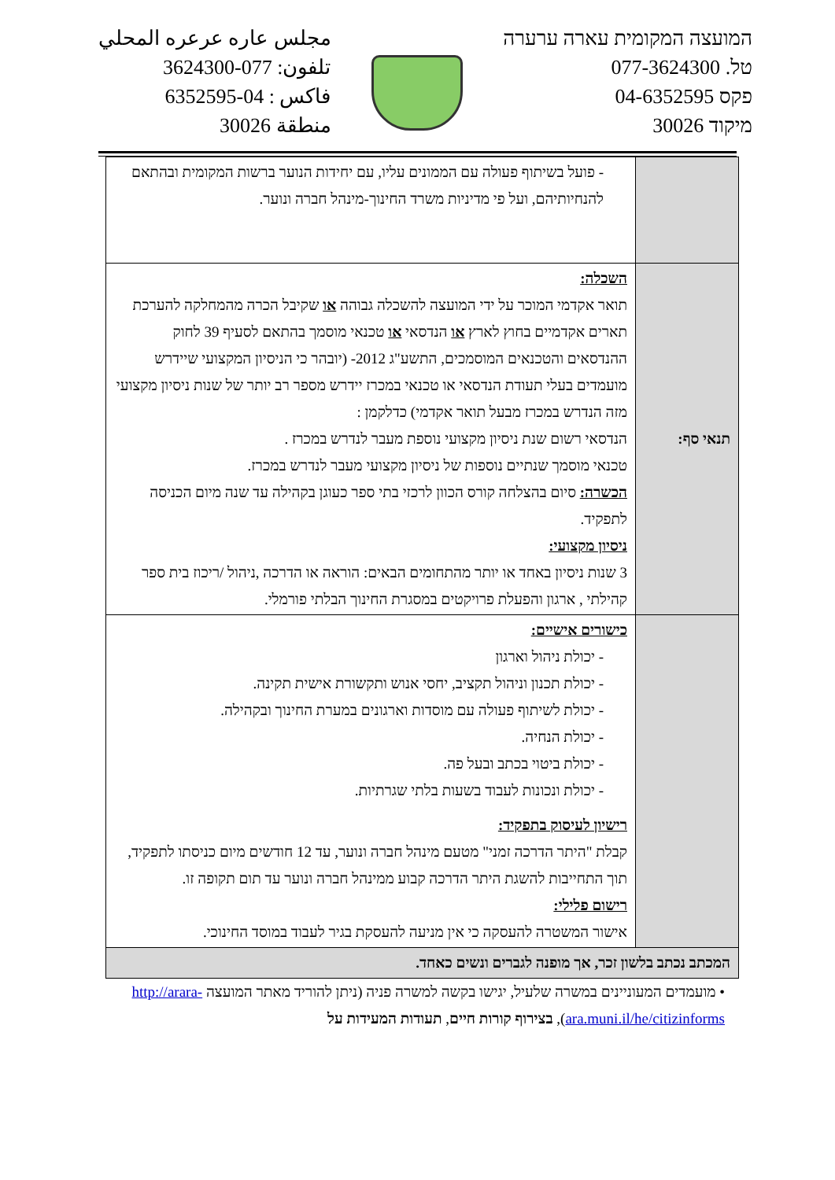مجلس عاره عرعره المحلي
تلفون: 077-3624300
فاكس : 04-6352595
منطقة 30026
המועצה המקומית עארה ערערה
טל. 077-3624300
פקס 04-6352595
מיקוד 30026
| | - פועל בשיתוף פעולה עם הממונים עליו, עם יחידות הנוער ברשות המקומית ובהתאם להנחיותיהם, ועל פי מדיניות משרד החינוך-מינהל חברה ונוער. |
| תנאי סף: | השכלה: תואר אקדמי המוכר על ידי המועצה להשכלה גבוהה או שקיבל הכרה מהמחלקה להערכת תארים אקדמיים בחוץ לארץ או הנדסאי או טכנאי מוסמך בהתאם לסעיף 39 לחוק ההנדסאים והטכנאים המוסמכים, התשע"ג 2012- (יובהר כי הניסיון המקצועי שיידרש מועמדים בעלי תעודת הנדסאי או טכנאי במכרז יידרש מספר רב יותר של שנות ניסיון מקצועי מזה הנדרש במכרז מבעל תואר אקדמי) כדלקמן : הנדסאי רשום שנת ניסיון מקצועי נוספת מעבר לנדרש במכרז . טכנאי מוסמך שנתיים נוספות של ניסיון מקצועי מעבר לנדרש במכרז. הכשרה: סיום בהצלחה קורס הכוון לרכזי בתי ספר כעוגן בקהילה עד שנה מיום הכניסה לתפקיד. ניסיון מקצועי: 3 שנות ניסיון באחד או יותר מהתחומים הבאים: הוראה או הדרכה ,ניהול /ריכוז בית ספר קהילתי , ארגון והפעלת פרויקטים במסגרת החינוך הבלתי פורמלי. |
| | כישורים אישיים: - יכולת ניהול וארגון - יכולת תכנון וניהול תקציב, יחסי אנוש ותקשורת אישית תקינה. - יכולת לשיתוף פעולה עם מוסדות וארגונים במערת החינוך ובקהילה. - יכולת הנחיה. - יכולת ביטוי בכתב ובעל פה. - יכולת ונכונות לעבוד בשעות בלתי שגרתיות. רישיון לעיסוק בתפקיד: קבלת "היתר הדרכה זמני" מטעם מינהל חברה ונוער, עד 12 חודשים מיום כניסתו לתפקיד, תוך התחייבות להשגת היתר הדרכה קבוע ממינהל חברה ונוער עד תום תקופה זו. רישום פלילי: אישור המשטרה להעסקה כי אין מניעה להעסקת בגיר לעבוד במוסד החינוכי. |
| המכתב נכתב בלשון זכר, אך מופנה לגברים ונשים כאחד. | |
• מועמדים המעוניינים במשרה שלעיל, יגישו בקשה למשרה פניה (ניתן להוריד מאתר המועצה http://arara-ara.muni.il/he/citizinforms), בצירוף קורות חיים, תעודות המעידות על